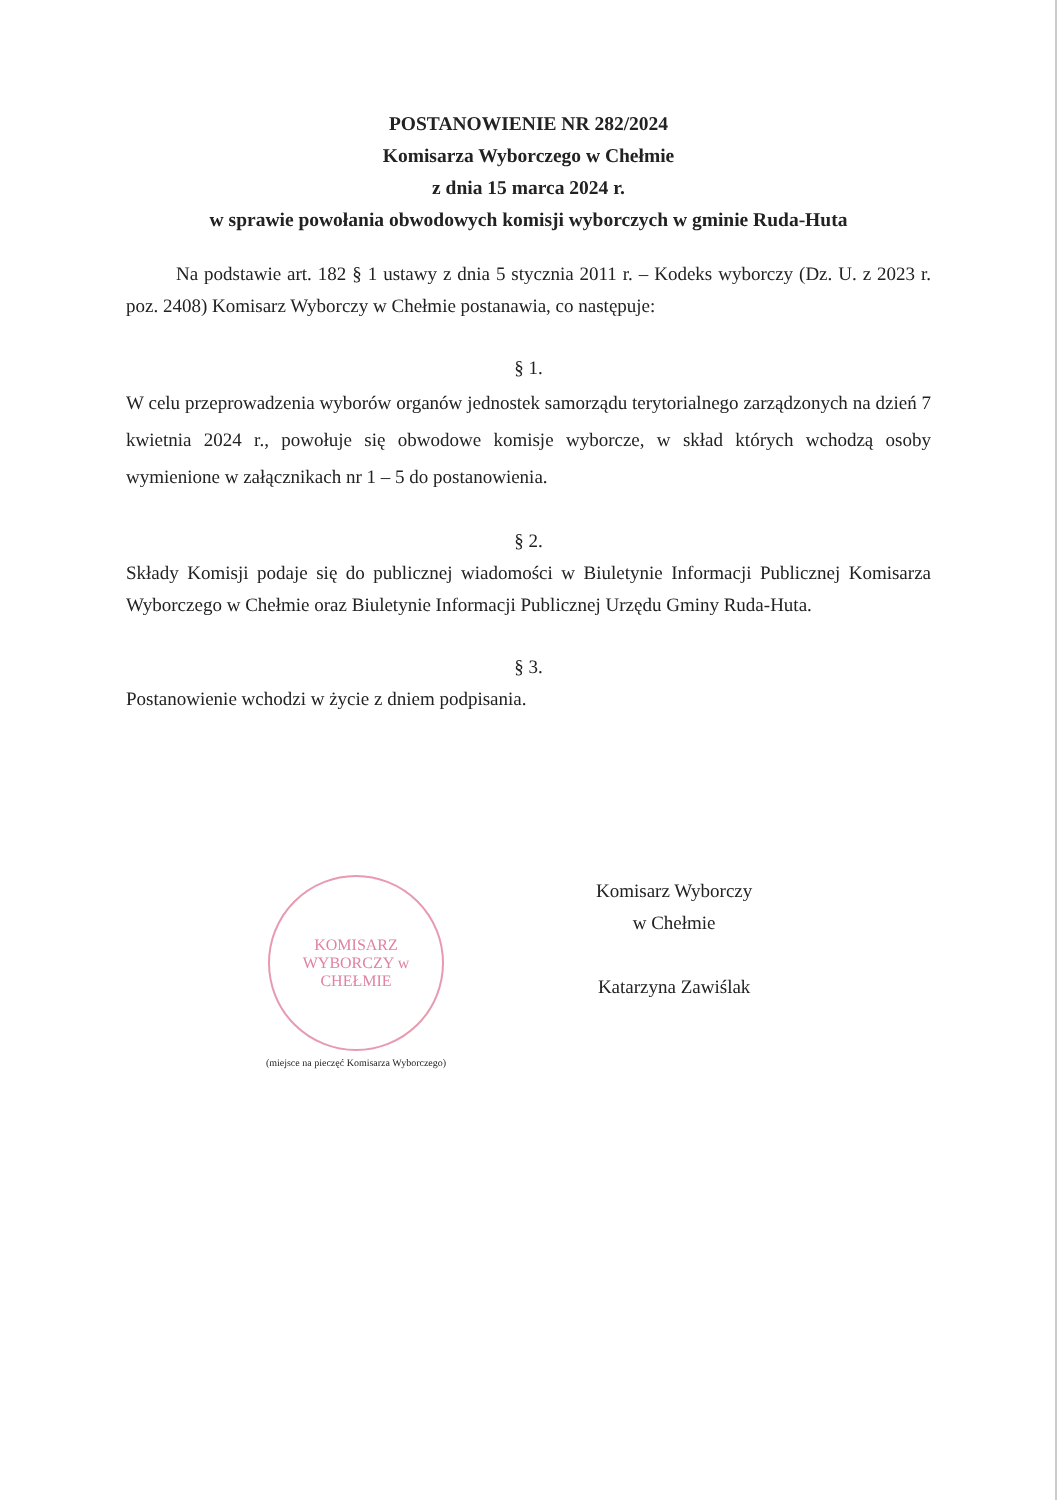POSTANOWIENIE NR 282/2024
Komisarza Wyborczego w Chełmie
z dnia 15 marca 2024 r.
w sprawie powołania obwodowych komisji wyborczych w gminie Ruda-Huta
Na podstawie art. 182 § 1 ustawy z dnia 5 stycznia 2011 r. – Kodeks wyborczy (Dz. U. z 2023 r. poz. 2408) Komisarz Wyborczy w Chełmie postanawia, co następuje:
§ 1.
W celu przeprowadzenia wyborów organów jednostek samorządu terytorialnego zarządzonych na dzień 7 kwietnia 2024 r., powołuje się obwodowe komisje wyborcze, w skład których wchodzą osoby wymienione w załącznikach nr 1 – 5 do postanowienia.
§ 2.
Składy Komisji podaje się do publicznej wiadomości w Biuletynie Informacji Publicznej Komisarza Wyborczego w Chełmie oraz Biuletynie Informacji Publicznej Urzędu Gminy Ruda-Huta.
§ 3.
Postanowienie wchodzi w życie z dniem podpisania.
KOMISARZ WYBORCZY w CHEŁMIE
(miejsce na pieczęć Komisarza Wyborczego)
Komisarz Wyborczy
w Chełmie
Katarzyna Zawiślak